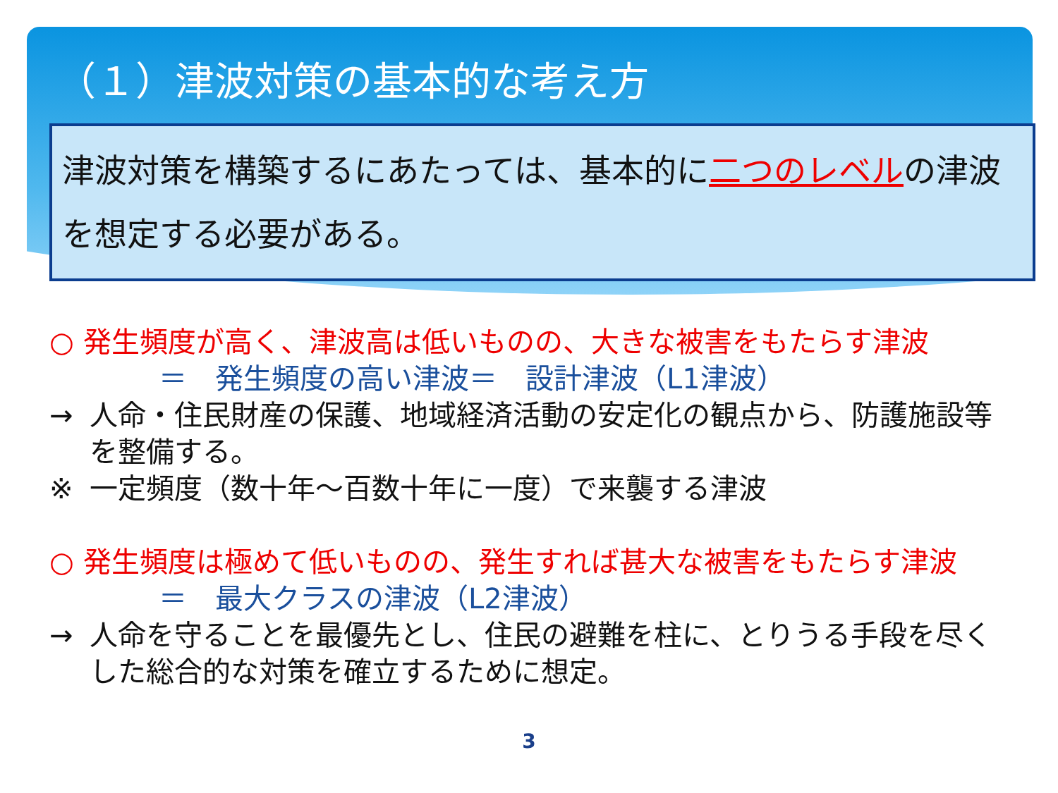（１）津波対策の基本的な考え方
津波対策を構築するにあたっては、基本的に二つのレベルの津波を想定する必要がある。
○ 発生頻度が高く、津波高は低いものの、大きな被害をもたらす津波
＝　発生頻度の高い津波＝　設計津波（L1津波）
→ 人命・住民財産の保護、地域経済活動の安定化の観点から、防護施設等を整備する。
※ 一定頻度（数十年～百数十年に一度）で来襲する津波
○ 発生頻度は極めて低いものの、発生すれば甚大な被害をもたらす津波
＝　最大クラスの津波（L2津波）
→ 人命を守ることを最優先とし、住民の避難を柱に、とりうる手段を尽くした総合的な対策を確立するために想定。
3